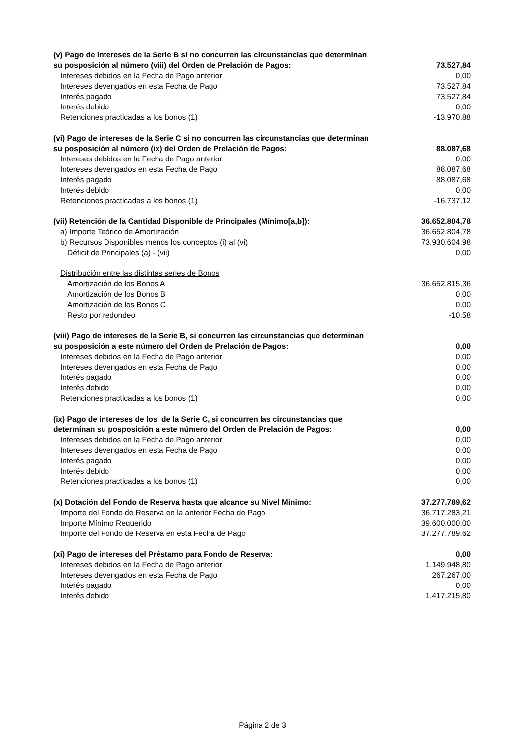| (v) Pago de intereses de la Serie B si no concurren las circunstancias que determinan | |
| su posposición al número (viii) del Orden de Prelación de Pagos: | 73.527,84 |
| Intereses debidos en la Fecha de Pago anterior | 0,00 |
| Intereses devengados en esta Fecha de Pago | 73.527,84 |
| Interés pagado | 73.527,84 |
| Interés debido | 0,00 |
| Retenciones practicadas a los bonos (1) | -13.970,88 |
| (vi) Pago de intereses de la Serie C si no concurren las circunstancias que determinan | |
| su posposición al número (ix) del Orden de Prelación de Pagos: | 88.087,68 |
| Intereses debidos en la Fecha de Pago anterior | 0,00 |
| Intereses devengados en esta Fecha de Pago | 88.087,68 |
| Interés pagado | 88.087,68 |
| Interés debido | 0,00 |
| Retenciones practicadas a los bonos (1) | -16.737,12 |
| (vii) Retención de la Cantidad Disponible de Principales (Mínimo[a,b]): | 36.652.804,78 |
| a) Importe Teórico de Amortización | 36.652.804,78 |
| b) Recursos Disponibles menos los conceptos (i) al (vi) | 73.930.604,98 |
| Déficit de Principales (a) - (vii) | 0,00 |
| Distribución entre las distintas series de Bonos | |
| Amortización de los Bonos A | 36.652.815,36 |
| Amortización de los Bonos B | 0,00 |
| Amortización de los Bonos C | 0,00 |
| Resto por redondeo | -10,58 |
| (viii) Pago de intereses de la Serie B, si concurren las circunstancias que determinan | |
| su posposición a este número del Orden de Prelación de Pagos: | 0,00 |
| Intereses debidos en la Fecha de Pago anterior | 0,00 |
| Intereses devengados en esta Fecha de Pago | 0,00 |
| Interés pagado | 0,00 |
| Interés debido | 0,00 |
| Retenciones practicadas a los bonos (1) | 0,00 |
| (ix) Pago de intereses de los de la Serie C, si concurren las circunstancias que | |
| determinan su posposición a este número del Orden de Prelación de Pagos: | 0,00 |
| Intereses debidos en la Fecha de Pago anterior | 0,00 |
| Intereses devengados en esta Fecha de Pago | 0,00 |
| Interés pagado | 0,00 |
| Interés debido | 0,00 |
| Retenciones practicadas a los bonos (1) | 0,00 |
| (x) Dotación del Fondo de Reserva hasta que alcance su Nivel Mínimo: | 37.277.789,62 |
| Importe del Fondo de Reserva en la anterior Fecha de Pago | 36.717.283,21 |
| Importe Mínimo Requerido | 39.600.000,00 |
| Importe del Fondo de Reserva en esta Fecha de Pago | 37.277.789,62 |
| (xi) Pago de intereses del Préstamo para Fondo de Reserva: | 0,00 |
| Intereses debidos en la Fecha de Pago anterior | 1.149.948,80 |
| Intereses devengados en esta Fecha de Pago | 267.267,00 |
| Interés pagado | 0,00 |
| Interés debido | 1.417.215,80 |
Página 2 de 3